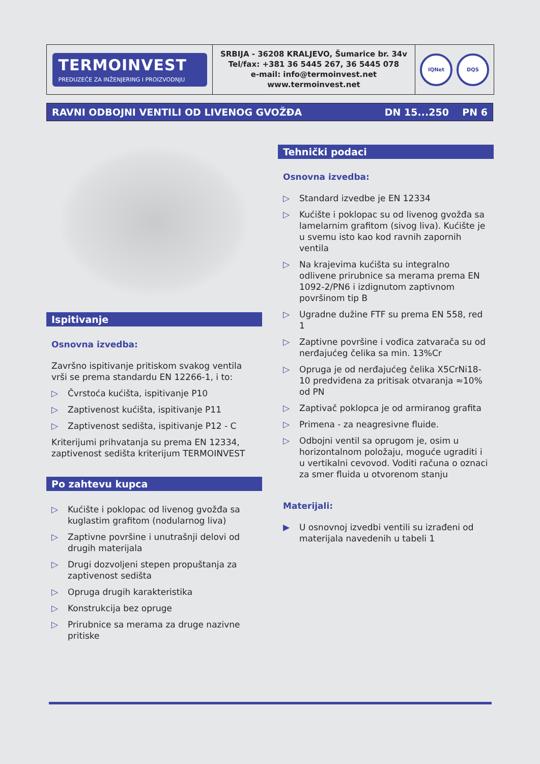TERMOINVEST
PREDUZEĆE ZA INŽENJERING I PROIZVODNJU
SRBIJA - 36208 KRALJEVO, Šumarice br. 34v
Tel/fax: +381 36 5445 267, 36 5445 078
e-mail: info@termoinvest.net
www.termoinvest.net
IQNet DQS
RAVNI ODBOJNI VENTILI OD LIVENOG GVOŽĐA DN 15...250 PN 6
Ispitivanje
Osnovna izvedba:
Završno ispitivanje pritiskom svakog ventila vrši se prema standardu EN 12266-1, i to:
▷ Čvrstoća kućišta, ispitivanje P10
▷ Zaptivenost kućišta, ispitivanje P11
▷ Zaptivenost sedišta, ispitivanje P12 - C
Kriterijumi prihvatanja su prema EN 12334, zaptivenost sedišta kriterijum TERMOINVEST
Po zahtevu kupca
▷ Kućište i poklopac od livenog gvožđa sa kuglastim grafitom (nodularnog liva)
▷ Zaptivne površine i unutrašnji delovi od drugih materijala
▷ Drugi dozvoljeni stepen propuštanja za zaptivenost sedišta
▷ Opruga drugih karakteristika
▷ Konstrukcija bez opruge
▷ Prirubnice sa merama za druge nazivne pritiske
Tehnički podaci
Osnovna izvedba:
▷ Standard izvedbe je EN 12334
▷ Kućište i poklopac su od livenog gvožđa sa lamelarnim grafitom (sivog liva). Kućište je u svemu isto kao kod ravnih zapornih ventila
▷ Na krajevima kućišta su integralno odlivene prirubnice sa merama prema EN 1092-2/PN6 i izdignutom zaptivnom površinom tip B
▷ Ugradne dužine FTF su prema EN 558, red 1
▷ Zaptivne površine i vođica zatvarača su od nerđajućeg čelika sa min. 13%Cr
▷ Opruga je od nerđajućeg čelika X5CrNi18-10 predviđena za pritisak otvaranja ≈10% od PN
▷ Zaptivač poklopca je od armiranog grafita
▷ Primena - za neagresivne fluide.
▷ Odbojni ventil sa oprugom je, osim u horizontalnom položaju, moguće ugraditi i u vertikalni cevovod. Voditi računa o oznaci za smer fluida u otvorenom stanju
Materijali:
▶ U osnovnoj izvedbi ventili su izrađeni od materijala navedenih u tabeli 1